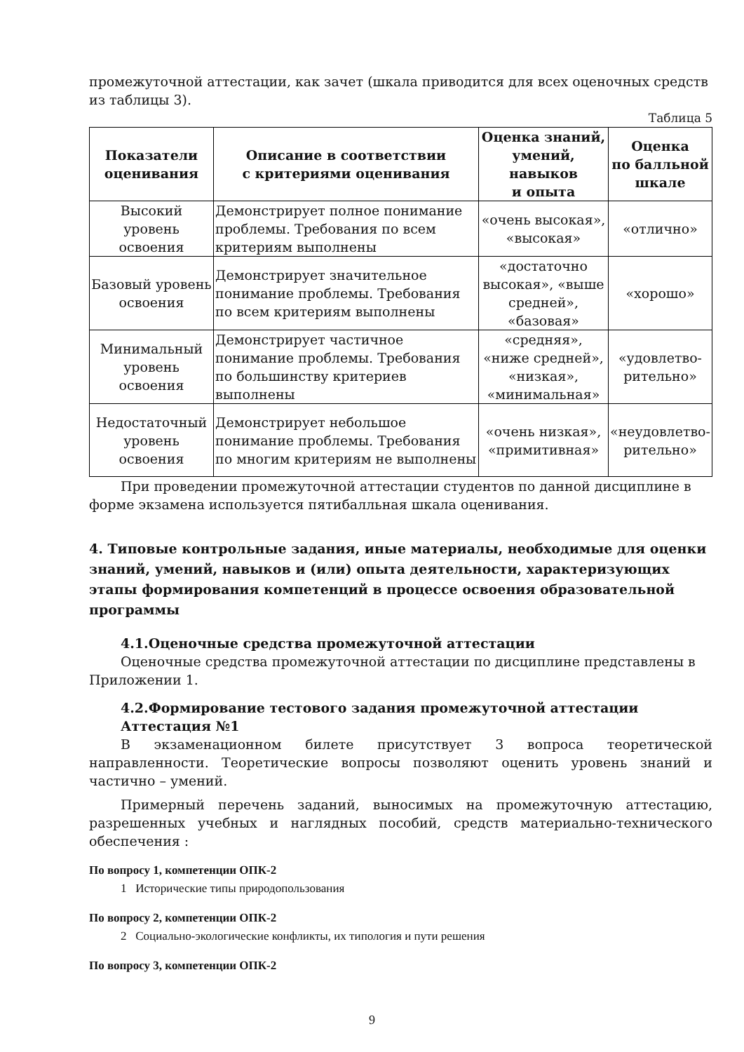промежуточной аттестации, как зачет (шкала приводится для всех оценочных средств из таблицы 3).
Таблица 5
| Показатели оценивания | Описание в соответствии с критериями оценивания | Оценка знаний, умений, навыков и опыта | Оценка по балльной шкале |
| --- | --- | --- | --- |
| Высокий уровень освоения | Демонстрирует полное понимание проблемы. Требования по всем критериям выполнены | «очень высокая», «высокая» | «отлично» |
| Базовый уровень освоения | Демонстрирует значительное понимание проблемы. Требования по всем критериям выполнены | «достаточно высокая», «выше средней», «базовая» | «хорошо» |
| Минимальный уровень освоения | Демонстрирует частичное понимание проблемы. Требования по большинству критериев выполнены | «средняя», «ниже средней», «низкая», «минимальная» | «удовлетво-рительно» |
| Недостаточный уровень освоения | Демонстрирует небольшое понимание проблемы. Требования по многим критериям не выполнены | «очень низкая», «примитивная» | «неудовлетво-рительно» |
При проведении промежуточной аттестации студентов по данной дисциплине в форме экзамена используется пятибалльная шкала оценивания.
4. Типовые контрольные задания, иные материалы, необходимые для оценки знаний, умений, навыков и (или) опыта деятельности, характеризующих этапы формирования компетенций в процессе освоения образовательной программы
4.1.Оценочные средства промежуточной аттестации
Оценочные средства промежуточной аттестации по дисциплине представлены в Приложении 1.
4.2.Формирование тестового задания промежуточной аттестации
Аттестация №1
В экзаменационном билете присутствует 3 вопроса теоретической направленности. Теоретические вопросы позволяют оценить уровень знаний и частично – умений.
Примерный перечень заданий, выносимых на промежуточную аттестацию, разрешенных учебных и наглядных пособий, средств материально-технического обеспечения :
По вопросу 1, компетенции ОПК-2
1 Исторические типы природопользования
По вопросу 2, компетенции ОПК-2
2 Социально-экологические конфликты, их типология и пути решения
По вопросу 3, компетенции ОПК-2
9